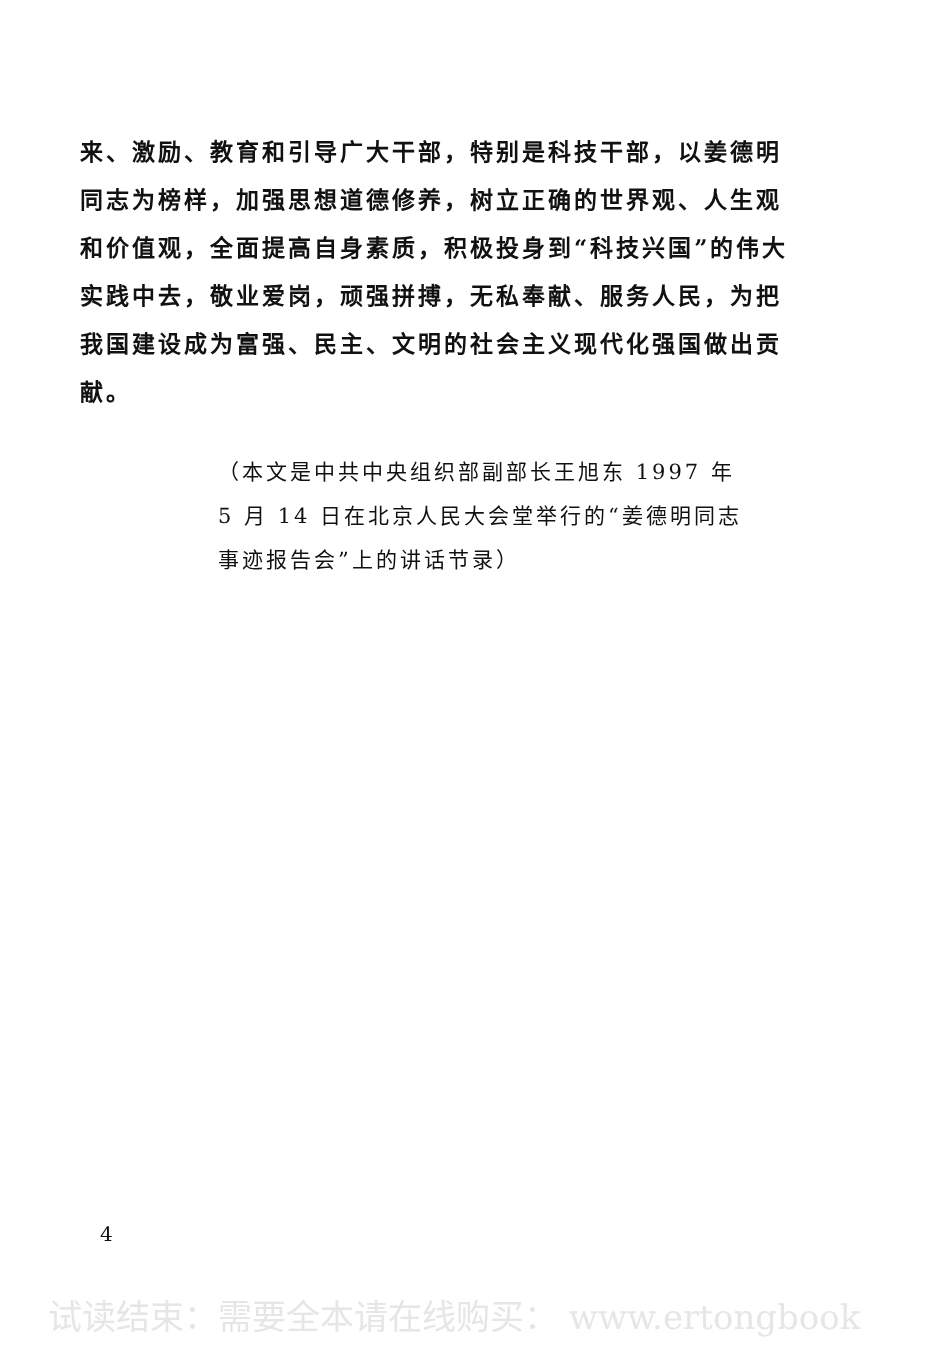来、激励、教育和引导广大干部，特别是科技干部，以姜德明同志为榜样，加强思想道德修养，树立正确的世界观、人生观和价值观，全面提高自身素质，积极投身到“科技兴国”的伟大实践中去，敬业爱岗，顽强拼搏，无私奉献、服务人民，为把我国建设成为富强、民主、文明的社会主义现代化强国做出贡献。
（本文是中共中央组织部副部长王旭东 1997 年 5 月 14 日在北京人民大会堂举行的“姜德明同志事迹报告会”上的讲话节录）
4
试读结束：需要全本请在线购买： www.ertongbook